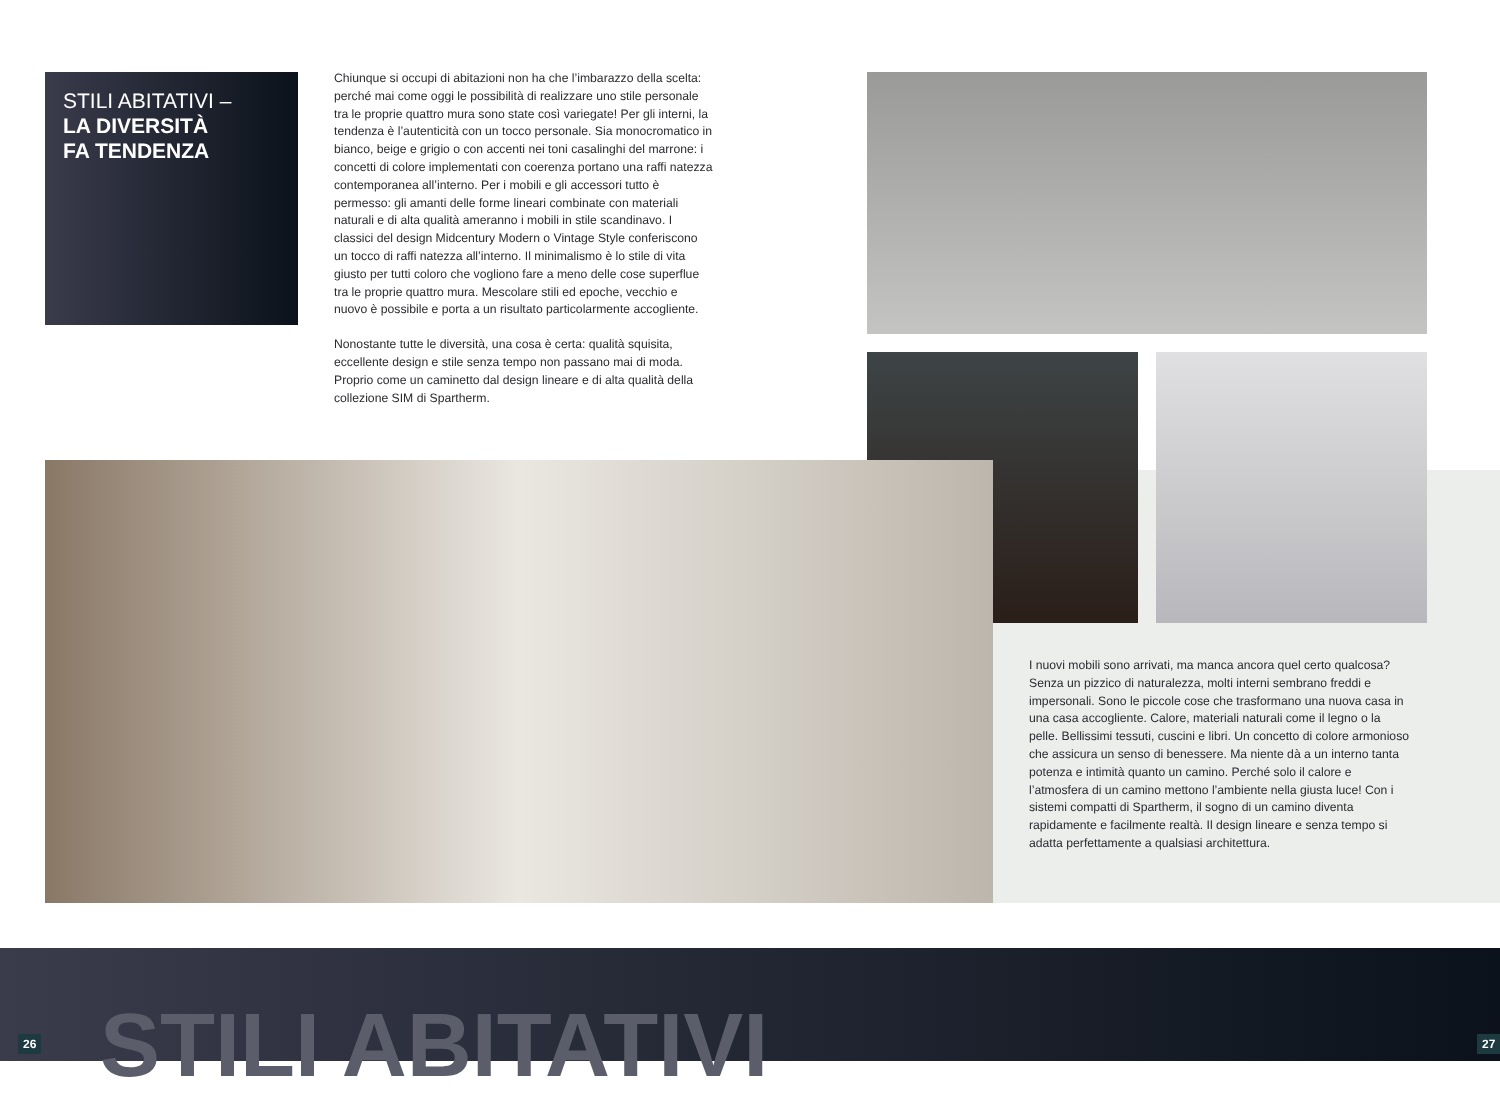STILI ABITATIVI –
LA DIVERSITÀ
FA TENDENZA
Chiunque si occupi di abitazioni non ha che l’imbarazzo della scelta: perché mai come oggi le possibilità di realizzare uno stile personale tra le proprie quattro mura sono state così variegate! Per gli interni, la tendenza è l’autenticità con un tocco personale. Sia monocromatico in bianco, beige e grigio o con accenti nei toni casalinghi del marrone: i concetti di colore implementati con coerenza portano una raffi natezza contemporanea all’interno. Per i mobili e gli accessori tutto è permesso: gli amanti delle forme lineari combinate con materiali naturali e di alta qualità ameranno i mobili in stile scandinavo. I classici del design Midcentury Modern o Vintage Style conferiscono un tocco di raffi natezza all’interno. Il minimalismo è lo stile di vita giusto per tutti coloro che vogliono fare a meno delle cose superflue tra le proprie quattro mura. Mescolare stili ed epoche, vecchio e nuovo è possibile e porta a un risultato particolarmente accogliente.
Nonostante tutte le diversità, una cosa è certa: qualità squisita, eccellente design e stile senza tempo non passano mai di moda. Proprio come un caminetto dal design lineare e di alta qualità della collezione SIM di Spartherm.
I nuovi mobili sono arrivati, ma manca ancora quel certo qualcosa? Senza un pizzico di naturalezza, molti interni sembrano freddi e impersonali. Sono le piccole cose che trasformano una nuova casa in una casa accogliente. Calore, materiali naturali come il legno o la pelle. Bellissimi tessuti, cuscini e libri. Un concetto di colore armonioso che assicura un senso di benessere. Ma niente dà a un interno tanta potenza e intimità quanto un camino. Perché solo il calore e l’atmosfera di un camino mettono l’ambiente nella giusta luce! Con i sistemi compatti di Spartherm, il sogno di un camino diventa rapidamente e facilmente realtà. Il design lineare e senza tempo si adatta perfettamente a qualsiasi architettura.
STILI ABITATIVI
26 27